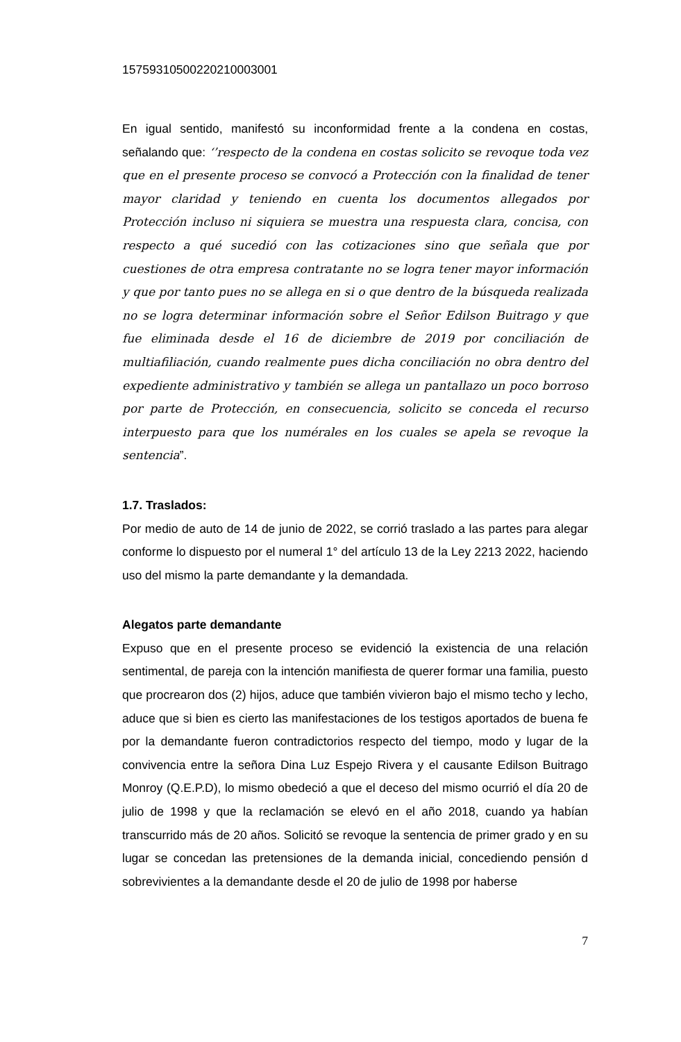15759310500220210003001
En igual sentido, manifestó su inconformidad frente a la condena en costas, señalando que: ‘’respecto de la condena en costas solicito se revoque toda vez que en el presente proceso se convocó a Protección con la finalidad de tener mayor claridad y teniendo en cuenta los documentos allegados por Protección incluso ni siquiera se muestra una respuesta clara, concisa, con respecto a qué sucedió con las cotizaciones sino que señala que por cuestiones de otra empresa contratante no se logra tener mayor información y que por tanto pues no se allega en si o que dentro de la búsqueda realizada no se logra determinar información sobre el Señor Edilson Buitrago y que fue eliminada desde el 16 de diciembre de 2019 por conciliación de multiafiliación, cuando realmente pues dicha conciliación no obra dentro del expediente administrativo y también se allega un pantallazo un poco borroso por parte de Protección, en consecuencia, solicito se conceda el recurso interpuesto para que los numérales en los cuales se apela se revoque la sentencia”.
1.7. Traslados:
Por medio de auto de 14 de junio de 2022, se corrió traslado a las partes para alegar conforme lo dispuesto por el numeral 1° del artículo 13 de la Ley 2213 2022, haciendo uso del mismo la parte demandante y la demandada.
Alegatos parte demandante
Expuso que en el presente proceso se evidenció la existencia de una relación sentimental, de pareja con la intención manifiesta de querer formar una familia, puesto que procrearon dos (2) hijos, aduce que también vivieron bajo el mismo techo y lecho, aduce que si bien es cierto las manifestaciones de los testigos aportados de buena fe por la demandante fueron contradictorios respecto del tiempo, modo y lugar de la convivencia entre la señora Dina Luz Espejo Rivera y el causante Edilson Buitrago Monroy (Q.E.P.D), lo mismo obedeció a que el deceso del mismo ocurrió el día 20 de julio de 1998 y que la reclamación se elevó en el año 2018, cuando ya habían transcurrido más de 20 años. Solicitó se revoque la sentencia de primer grado y en su lugar se concedan las pretensiones de la demanda inicial, concediendo pensión d sobrevivientes a la demandante desde el 20 de julio de 1998 por haberse
7